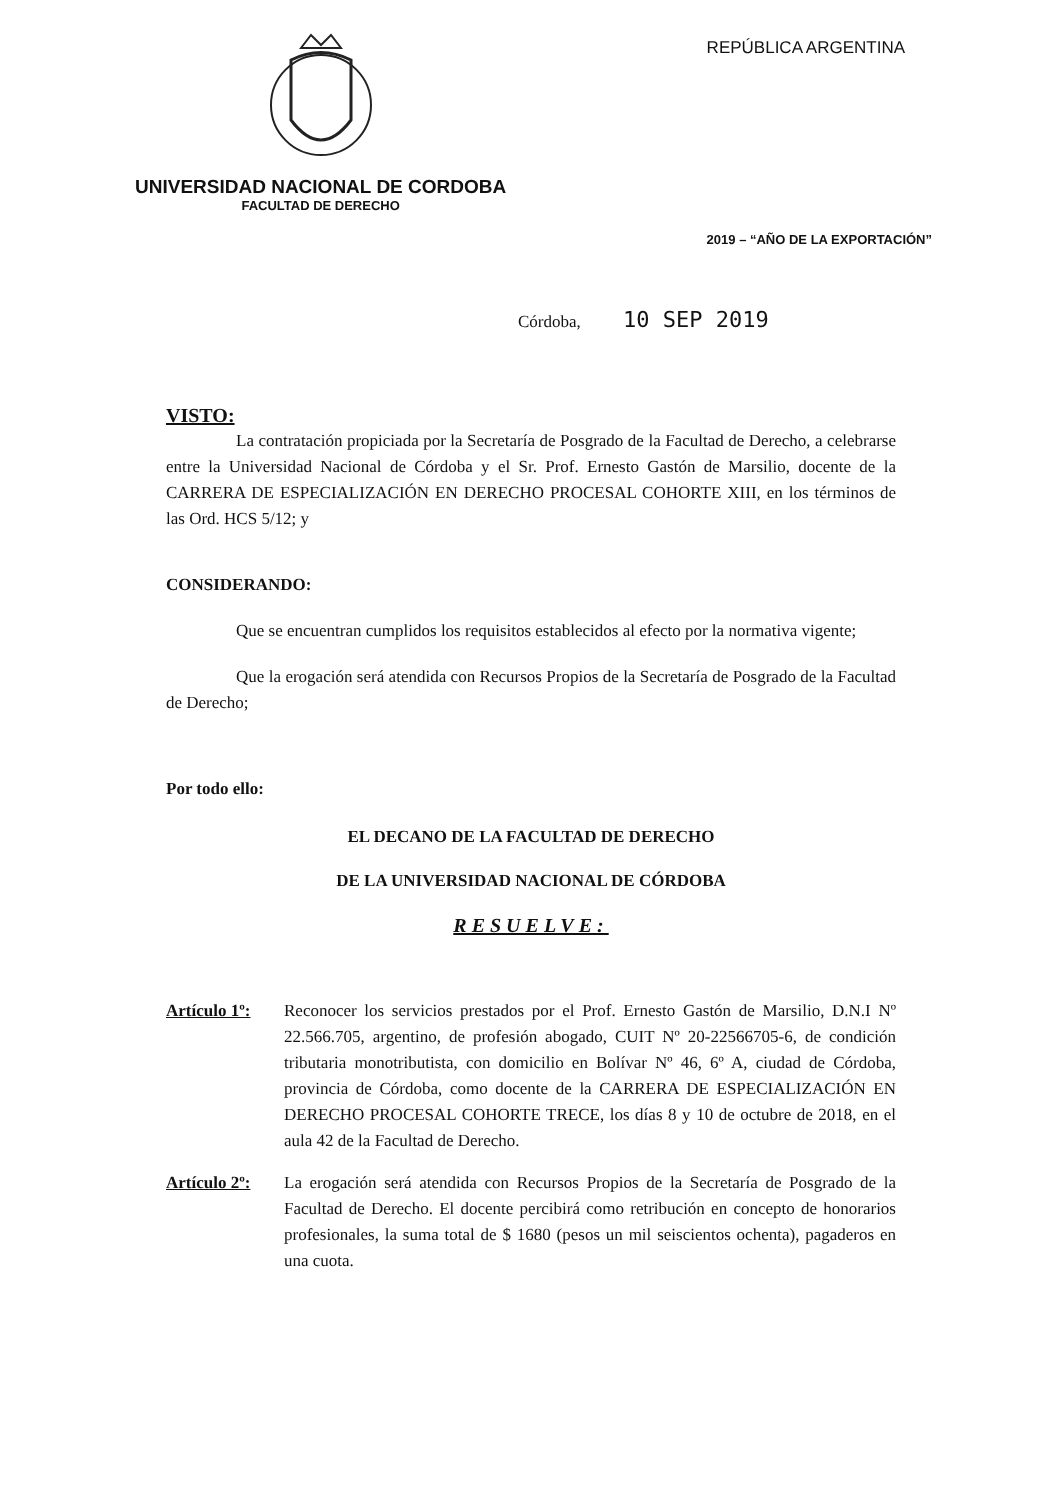UNIVERSIDAD NACIONAL DE CORDOBA
FACULTAD DE DERECHO
REPÚBLICA ARGENTINA
2019 – “AÑO DE LA EXPORTACIÓN”
Córdoba, 10 SEP 2019
VISTO:
La contratación propiciada por la Secretaría de Posgrado de la Facultad de Derecho, a celebrarse entre la Universidad Nacional de Córdoba y el Sr. Prof. Ernesto Gastón de Marsilio, docente de la CARRERA DE ESPECIALIZACIÓN EN DERECHO PROCESAL COHORTE XIII, en los términos de las Ord. HCS 5/12; y
CONSIDERANDO:
Que se encuentran cumplidos los requisitos establecidos al efecto por la normativa vigente;
Que la erogación será atendida con Recursos Propios de la Secretaría de Posgrado de la Facultad de Derecho;
Por todo ello:
EL DECANO DE LA FACULTAD DE DERECHO
DE LA UNIVERSIDAD NACIONAL DE CÓRDOBA
RESUELVE:
Artículo 1º:
Reconocer los servicios prestados por el Prof. Ernesto Gastón de Marsilio, D.N.I Nº 22.566.705, argentino, de profesión abogado, CUIT Nº 20-22566705-6, de condición tributaria monotributista, con domicilio en Bolívar Nº 46, 6º A, ciudad de Córdoba, provincia de Córdoba, como docente de la CARRERA DE ESPECIALIZACIÓN EN DERECHO PROCESAL COHORTE TRECE, los días 8 y 10 de octubre de 2018, en el aula 42 de la Facultad de Derecho.
Artículo 2º:
La erogación será atendida con Recursos Propios de la Secretaría de Posgrado de la Facultad de Derecho. El docente percibirá como retribución en concepto de honorarios profesionales, la suma total de $ 1680 (pesos un mil seiscientos ochenta), pagaderos en una cuota.